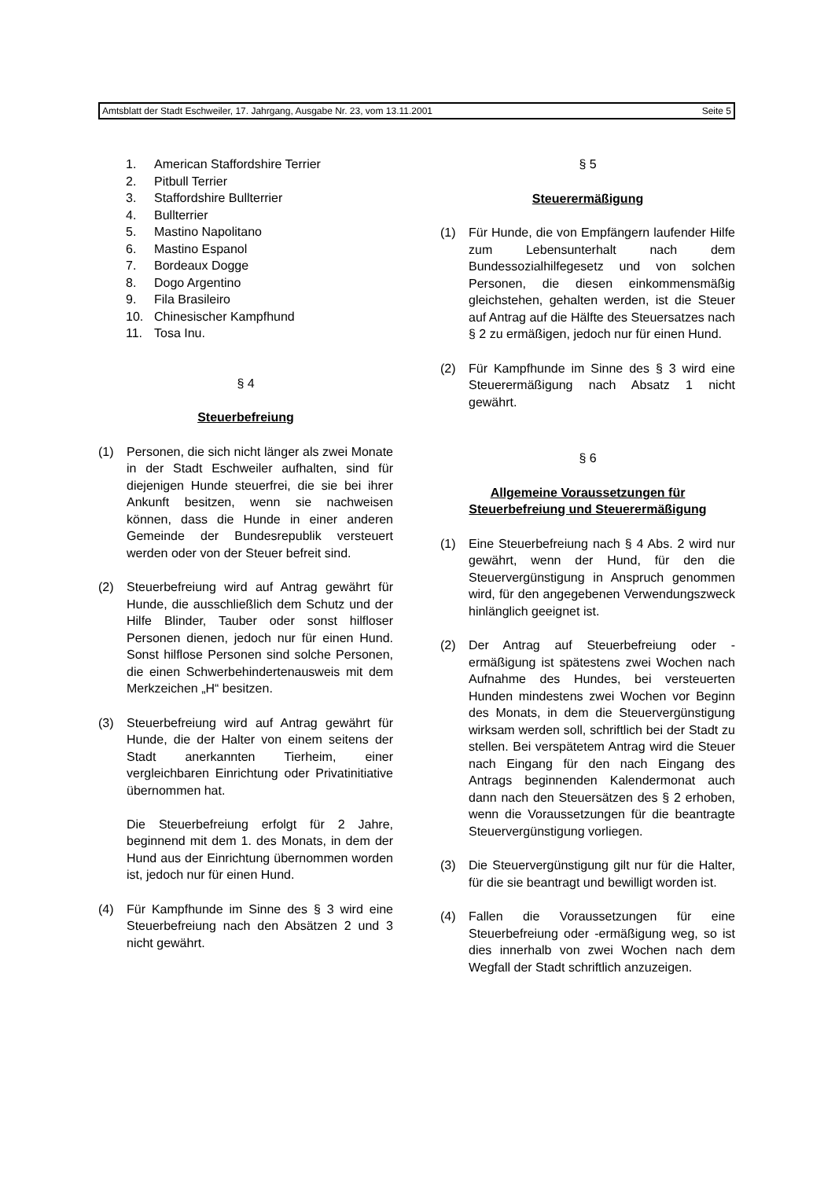Amtsblatt der Stadt Eschweiler, 17. Jahrgang, Ausgabe Nr. 23, vom 13.11.2001 Seite 5
1. American Staffordshire Terrier
2. Pitbull Terrier
3. Staffordshire Bullterrier
4. Bullterrier
5. Mastino Napolitano
6. Mastino Espanol
7. Bordeaux Dogge
8. Dogo Argentino
9. Fila Brasileiro
10. Chinesischer Kampfhund
11. Tosa Inu.
§ 4
Steuerbefreiung
(1) Personen, die sich nicht länger als zwei Monate in der Stadt Eschweiler aufhalten, sind für diejenigen Hunde steuerfrei, die sie bei ihrer Ankunft besitzen, wenn sie nachweisen können, dass die Hunde in einer anderen Gemeinde der Bundesrepublik versteuert werden oder von der Steuer befreit sind.
(2) Steuerbefreiung wird auf Antrag gewährt für Hunde, die ausschließlich dem Schutz und der Hilfe Blinder, Tauber oder sonst hilfloser Personen dienen, jedoch nur für einen Hund. Sonst hilflose Personen sind solche Personen, die einen Schwerbehindertenausweis mit dem Merkzeichen „H“ besitzen.
(3) Steuerbefreiung wird auf Antrag gewährt für Hunde, die der Halter von einem seitens der Stadt anerkannten Tierheim, einer vergleichbaren Einrichtung oder Privatinitiative übernommen hat.
Die Steuerbefreiung erfolgt für 2 Jahre, beginnend mit dem 1. des Monats, in dem der Hund aus der Einrichtung übernommen worden ist, jedoch nur für einen Hund.
(4) Für Kampfhunde im Sinne des § 3 wird eine Steuerbefreiung nach den Absätzen 2 und 3 nicht gewährt.
§ 5
Steuerermäßigung
(1) Für Hunde, die von Empfängern laufender Hilfe zum Lebensunterhalt nach dem Bundessozialhilfegesetz und von solchen Personen, die diesen einkommensmäßig gleichstehen, gehalten werden, ist die Steuer auf Antrag auf die Hälfte des Steuersatzes nach § 2 zu ermäßigen, jedoch nur für einen Hund.
(2) Für Kampfhunde im Sinne des § 3 wird eine Steuerermäßigung nach Absatz 1 nicht gewährt.
§ 6
Allgemeine Voraussetzungen für
Steuerbefreiung und Steuerermäßigung
(1) Eine Steuerbefreiung nach § 4 Abs. 2 wird nur gewährt, wenn der Hund, für den die Steuervergünstigung in Anspruch genommen wird, für den angegebenen Verwendungszweck hinlänglich geeignet ist.
(2) Der Antrag auf Steuerbefreiung oder -ermäßigung ist spätestens zwei Wochen nach Aufnahme des Hundes, bei versteuerten Hunden mindestens zwei Wochen vor Beginn des Monats, in dem die Steuervergünstigung wirksam werden soll, schriftlich bei der Stadt zu stellen. Bei verspätetem Antrag wird die Steuer nach Eingang für den nach Eingang des Antrags beginnenden Kalendermonat auch dann nach den Steuersätzen des § 2 erhoben, wenn die Voraussetzungen für die beantragte Steuervergünstigung vorliegen.
(3) Die Steuervergünstigung gilt nur für die Halter, für die sie beantragt und bewilligt worden ist.
(4) Fallen die Voraussetzungen für eine Steuerbefreiung oder -ermäßigung weg, so ist dies innerhalb von zwei Wochen nach dem Wegfall der Stadt schriftlich anzuzeigen.